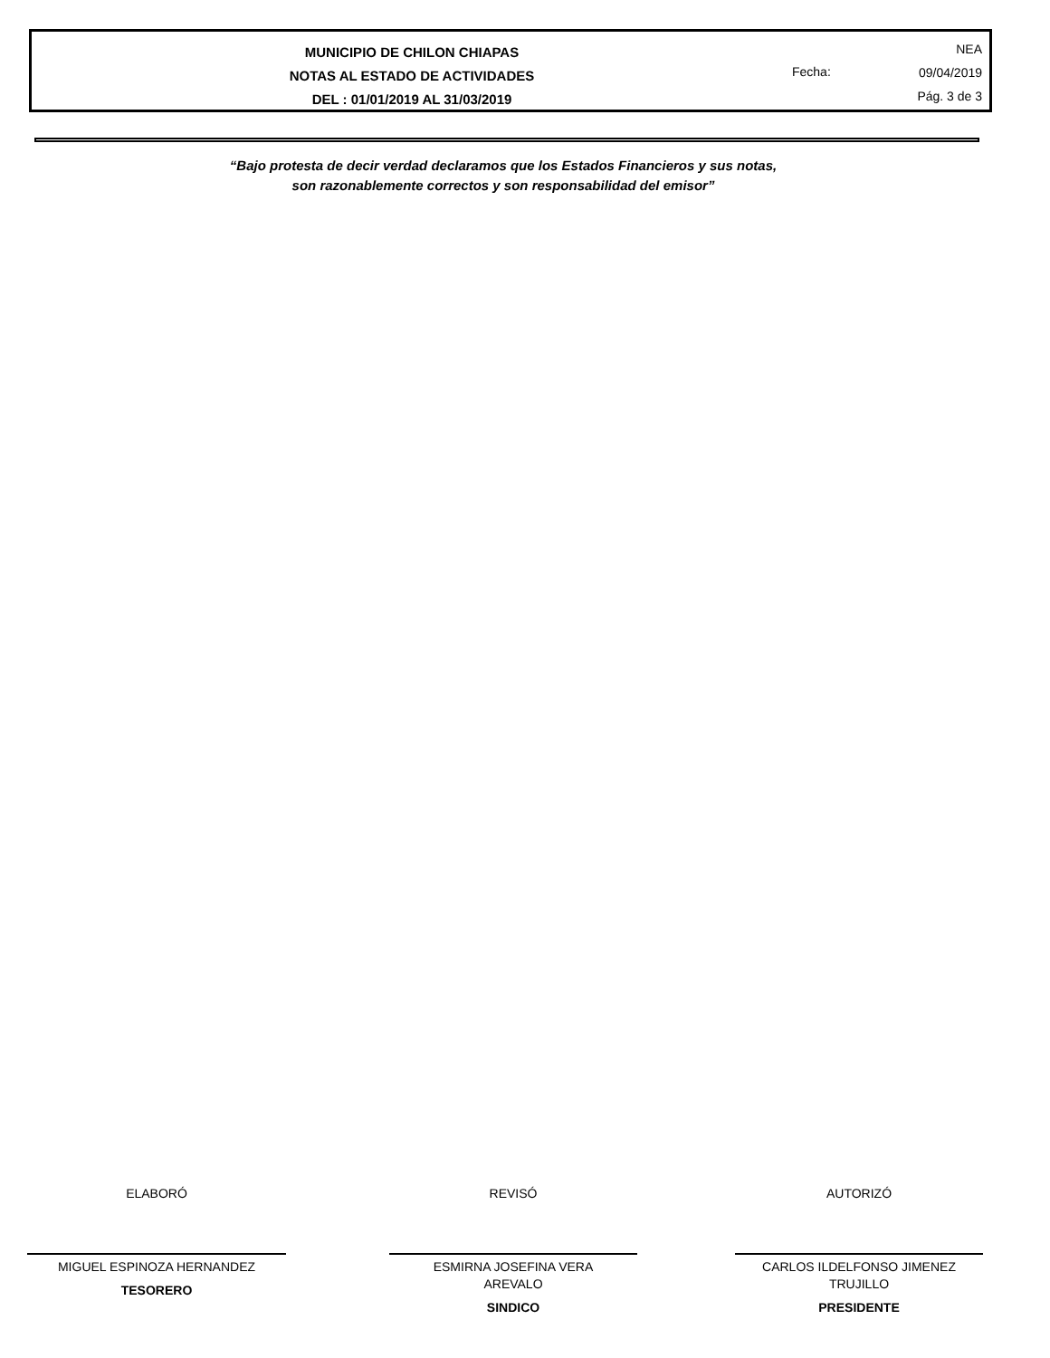MUNICIPIO DE CHILON CHIAPAS
NOTAS AL ESTADO DE ACTIVIDADES
DEL : 01/01/2019 AL 31/03/2019
Fecha:
NEA
09/04/2019
Pág. 3 de 3
“Bajo protesta de decir verdad declaramos que los Estados Financieros y sus notas,
son razonablemente correctos y son responsabilidad del emisor”
ELABORÓ
MIGUEL ESPINOZA HERNANDEZ
TESORERO
REVISÓ
ESMIRNA JOSEFINA VERA
AREVALO
SINDICO
AUTORIZÓ
CARLOS ILDELFONSO JIMENEZ
TRUJILLO
PRESIDENTE